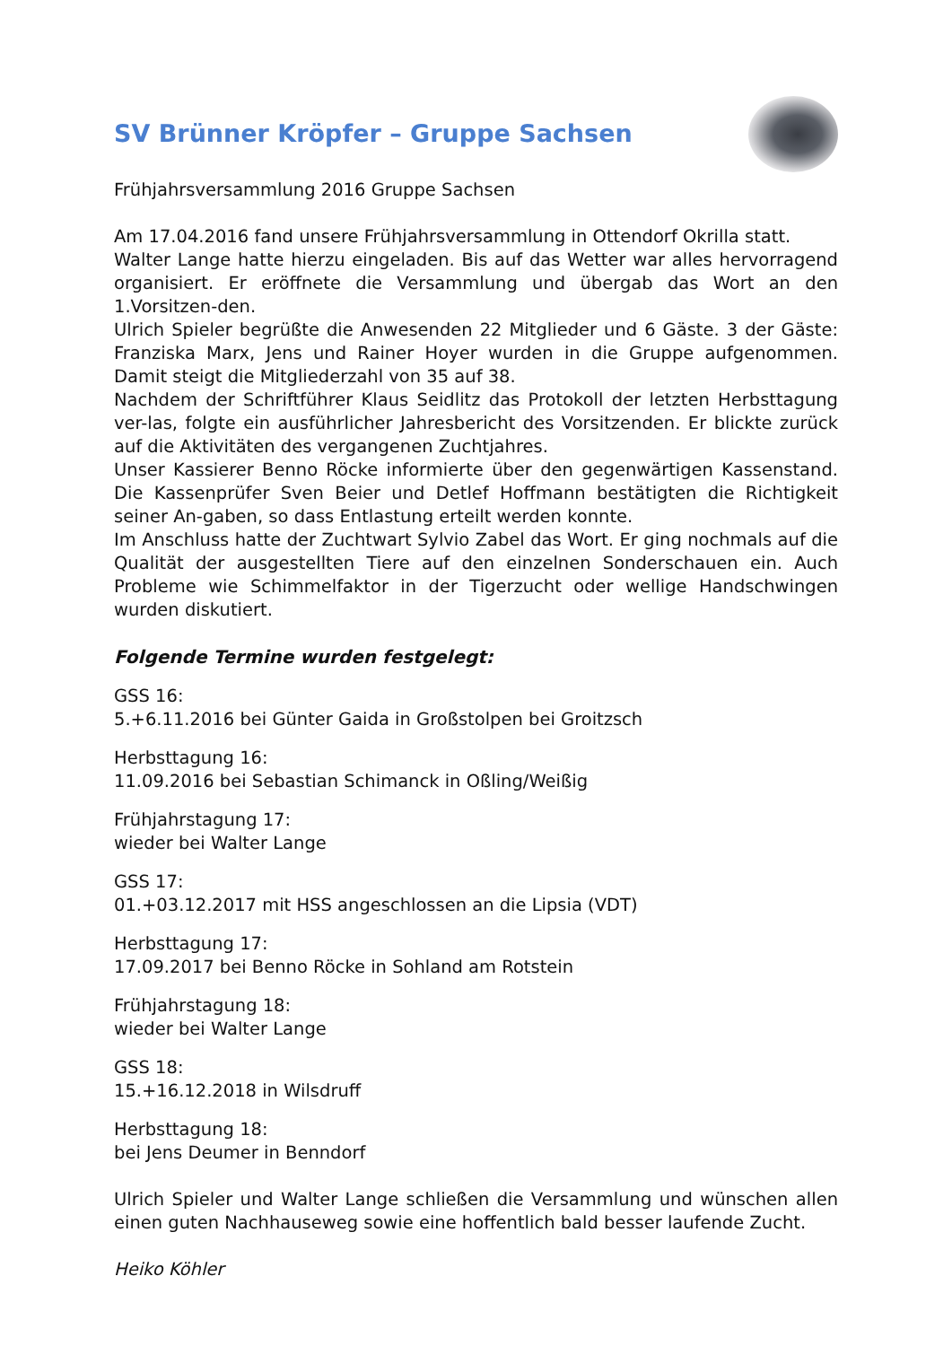SV Brünner Kröpfer – Gruppe Sachsen
Frühjahrsversammlung 2016 Gruppe Sachsen
Am 17.04.2016 fand unsere Frühjahrsversammlung in Ottendorf Okrilla statt.
Walter Lange hatte hierzu eingeladen. Bis auf das Wetter war alles hervorragend organisiert. Er eröffnete die Versammlung und übergab das Wort an den 1.Vorsitzen-den.
Ulrich Spieler begrüßte die Anwesenden 22 Mitglieder und 6 Gäste. 3 der Gäste: Franziska Marx, Jens und Rainer Hoyer wurden in die Gruppe aufgenommen. Damit steigt die Mitgliederzahl von 35 auf 38.
Nachdem der Schriftführer Klaus Seidlitz das Protokoll der letzten Herbsttagung ver-las, folgte ein ausführlicher Jahresbericht des Vorsitzenden. Er blickte zurück auf die Aktivitäten des vergangenen Zuchtjahres.
Unser Kassierer Benno Röcke informierte über den gegenwärtigen Kassenstand. Die Kassenprüfer Sven Beier und Detlef Hoffmann bestätigten die Richtigkeit seiner An-gaben, so dass Entlastung erteilt werden konnte.
Im Anschluss hatte der Zuchtwart Sylvio Zabel das Wort. Er ging nochmals auf die Qualität der ausgestellten Tiere auf den einzelnen Sonderschauen ein. Auch Probleme wie Schimmelfaktor in der Tigerzucht oder wellige Handschwingen wurden diskutiert.
Folgende Termine wurden festgelegt:
GSS 16:
5.+6.11.2016 bei Günter Gaida in Großstolpen bei Groitzsch
Herbsttagung 16:
11.09.2016 bei Sebastian Schimanck in Oßling/Weißig
Frühjahrstagung 17:
wieder bei Walter Lange
GSS 17:
01.+03.12.2017 mit HSS angeschlossen an die Lipsia (VDT)
Herbsttagung 17:
17.09.2017 bei Benno Röcke in Sohland am Rotstein
Frühjahrstagung 18:
wieder bei Walter Lange
GSS 18:
15.+16.12.2018 in Wilsdruff
Herbsttagung 18:
bei Jens Deumer in Benndorf
Ulrich Spieler und Walter Lange schließen die Versammlung und wünschen allen einen guten Nachhauseweg sowie eine hoffentlich bald besser laufende Zucht.
Heiko Köhler